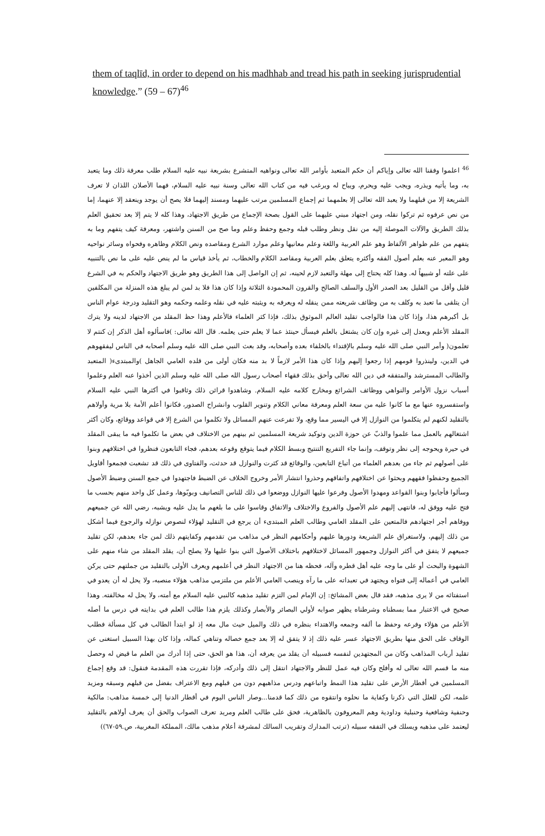them of taqlīd, in order to depend on his madhhab and tread his path in seeking jurisprudential knowledge.” (59 – 67)<sup>46</sup>
<sup>46</sup> اعلموا وفقنا الله تعالى وإياكم أن حكم المتعبد بأوامر الله تعالى ونواهيه المتشرع بشريعة نبيه عليه السلام طلب معرفة ذلك وما يتعبد به، وما يأتيه ويذره، ويجب عليه ويحرم، ويباح له ويرغب فيه من كتاب الله تعالى وسنة نبيه عليه السلام، فهما الأصلان اللذان لا تعرف الشريعة إلا من قبلهما ولا يعبد الله تعالى إلا بعلمهما ثم إجماع المسلمين مرتب عليهما ومسند إليهما فلا يصح أن يوجد وينعقد إلا عنهما، إما من نص عرفوه ثم تركوا نقله، ومن اجتهاد مبني عليهما على القول بصحة الإجماع من طريق الاجتهاد، وهذا كله لا يتم إلا بعد تحقيق العلم بذلك الطريق والآلات الموصلة إليه من نقل ونظر وطلب قبله وجمع وحفظ وعلم وما صح من السنن واشتهر، ومعرفة كيف يتفهم وما به يتفهم من علم ظواهر الألفاظ وهو علم العربية واللغة وعلم معانيها وعلم موارد الشرع ومقاصده ونص الكلام وظاهره وفحواه وسائر نواحيه وهو المعبر عنه بعلم أصول الفقه وأكثره يتعلق بعلم العربية ومقاصد الكلام والخطاب، ثم يأخذ قياس ما لم ينص عليه على ما نص بالتنبيه على علته أو شبيهاً له. وهذا كله يحتاج إلى مهلة والتعبد لازم لحينه، ثم إن الواصل إلى هذا الطريق وهو طريق الاجتهاد والحكم به في الشرع قليل وأقل من القليل بعد الصدر الأول والسلف الصالح والقرون المحمودة الثلاثة وإذا كان هذا فلا بد لمن لم يبلغ هذه المنزلة من المكلفين أن يتلقى ما تعبد به وكلف به من وظائف شريعته ممن ينقله له ويعرفه به ويثبته عليه في نقله وعلمه وحكمه وهو التقليد ودرجة عوام الناس بل أكبرهم هذا، وإذا كان هذا فالواجب تقليد العالم الموثوق بذلك، فإذا كثر العلماء فالأعلم وهذا حظ المقلد من الاجتهاد لدينه ولا يترك المقلد الأعلم ويعدل إلى غيره وإن كان يشتغل بالعلم فيسأل حينئذ عما لا يعلم حتى يعلمه. قال الله تعالى: )فاسألوه أهل الذكر إن كنتم لا تعلمون( وأمر النبي صلى الله عليه وسلم بالإقتداء بالخلفاء بعده وأصحابه، وقد بعث النبي صلى الله عليه وسلم أصحابه في الناس ليفقهوهم في الدين، ولينذروا قومهم إذا رجعوا إليهم وإذا كان هذا الأمر لازماً لا بد منه فكان أولى من قلده العامي الجاهل )والمبتدىء( المتعبد والطالب المسترشد والمتفقه في دين الله تعالى وأحق بذلك فقهاء أصحاب رسول الله صلى الله عليه وسلم الذين أخذوا عنه العلم وعلموا أسباب نزول الأوامر والنواهي ووظائف الشرائع ومخارج كلامه عليه السلام. وشاهدوا قرائن ذلك وثاقبوا في أكثرها النبي عليه السلام واستفسروه عنها مع ما كانوا عليه من سعة العلم ومعرفة معاني الكلام وتنوير القلوب وانشراح الصدور، فكانوا أعلم الأمة بلا مرية وأولاهم بالتقليد لكنهم لم يتكلموا من النوازل إلا في اليسير مما وقع، ولا تفرعت عنهم المسائل ولا تكلموا من الشرع إلا في قواعد ووقائع، وكان أكثر اشتغالهم بالعمل مما علموا والذبّ عن حوزة الدين وتوكيد شريعة المسلمين ثم بينهم من الاختلاف في بعض ما تكلموا فيه ما يبقى المقلد في حيرة ويحوجه إلى نظر وتوقف، وإنما جاء التفريع التنتيج وبسط الكلام فيما يتوقع وقوعه بعدهم، فجاء التابعون فنظروا في اختلافهم وبنوا على أصولهم ثم جاء من بعدهم العلماء من أتباع التابعين، والوقائع قد كثرت والنوازل قد حدثت، والفتاوى في ذلك قد تشعبت فجمعوا أقاويل الجميع وحفظوا فقههم وبحثوا عن اختلافهم واتفاقهم وحذروا انتشار الأمر وخروج الخلاف عن الضبط فاجتهدوا في جمع السنن وضبط الأصول وسألوا فأجابوا وبنوا القواعد ومهدوا الأصول وفرعوا عليها النوازل ووضعوا في ذلك للناس التصانيف وبوبّوها، وعمل كل واحد منهم بحسب ما فتح عليه ووفق له، فانتهى إليهم علم الأصول والفروع والاختلاف والاتفاق وقاسوا على ما بلغهم ما يدل عليه ويشبه، رضي الله عن جميعهم ووفاهم أجر اجتهادهم فالمتعين على المقلد العامي وطالب العلم المبتدىء أن يرجع في التقليد لهؤلاء لنصوص نوازله والرجوع فيما أشكل من ذلك إليهم، ولاستغراق علم الشريعة ودورها عليهم وأحكامهم النظر في مذاهب من تقدمهم وكفايتهم ذلك لمن جاء بعدهم، لكن تقليد جميعهم لا يتفق في أكثر النوازل وجمهور المسائل لاختلافهم باختلاف الأصول التي بنوا عليها ولا يصلح أن، يقلد المقلد من شاء منهم على الشهوة والبحث أو على ما وجه عليه أهل قطره وآله، فحظه هنا من الاجتهاد النظر في أعلمهم ويعرف الأولى بالتقليد من جملتهم حتى يركن العامي في أعماله إلى فتواه ويجتهد في تعبداته على ما رآه وينصب العامي الأعلم من ملتزمي مذاهب هؤلاء منصبه، ولا يحل له أن يعدو في استفتائه من لا يرى مذهبه، فقد قال بعض المشائخ: إن الإمام لمن التزم تقليد مذهبه كالنبي عليه السلام مع أمته، ولا يحل له مخالفته. وهذا صحيح في الاعتبار مما بسطناه وشرطناه يظهر صوابه لأولي البصائر والأبصار وكذلك يلزم هذا طالب العلم في بدايته في درس ما أصله الأعلم من هؤلاء وفرعه وحفظ ما ألفه وجمعه والاهتداء بنظره في ذلك والميل حيث مال معه إذ لو ابتدأ الطالب في كل مسألة فطلب الوقاف على الحق منها بطريق الاجتهاد عسر عليه ذلك إذ لا يتفق له إلا بعد جمع خصاله وتناهي كماله، وإذا كان بهذا السبيل استغنى عن تقليد أرباب المذاهب وكان من المجتهدين لنفسه فسبيله أن يقلد من يعرفه أن، هذا هو الحق، حتى إذا أدرك من العلم ما قيض له وحصل منه ما قسم الله تعالى له وأفلح وكان فيه عمل للنظر والاجتهاد انتقل إلى ذلك وأدركه، فإذا تقررت هذه المقدمة فنقول: قد وقع إجماع المسلمين في أقطار الأرض على تقليد هذا النمط واتباعهم ودرس مذاهبهم دون من قبلهم ومع الاعتراف بفضل من قبلهم وسبقه ومزيد علمه، لكن للعلل التي ذكرنا وكفاية ما نحلوه وانتقوه من ذلك كما قدمنا...وصار الناس اليوم في أقطار الدنيا إلى خمسة مذاهب: مالكية وحنفية وشافعية وحنبلية وداودية وهم المعروفون بالظاهرية، فحق على طالب العلم ومريد تعرف الصواب والحق أن يعرف أولاهم بالتقليد ليعتمد على مذهبه ويسلك في التفقه سبيله (ترتب المدارك وتقريب السالك لمشرفة أعلام مذهب مالك، المملكة المغربية، ص.٥٩-٦٧))